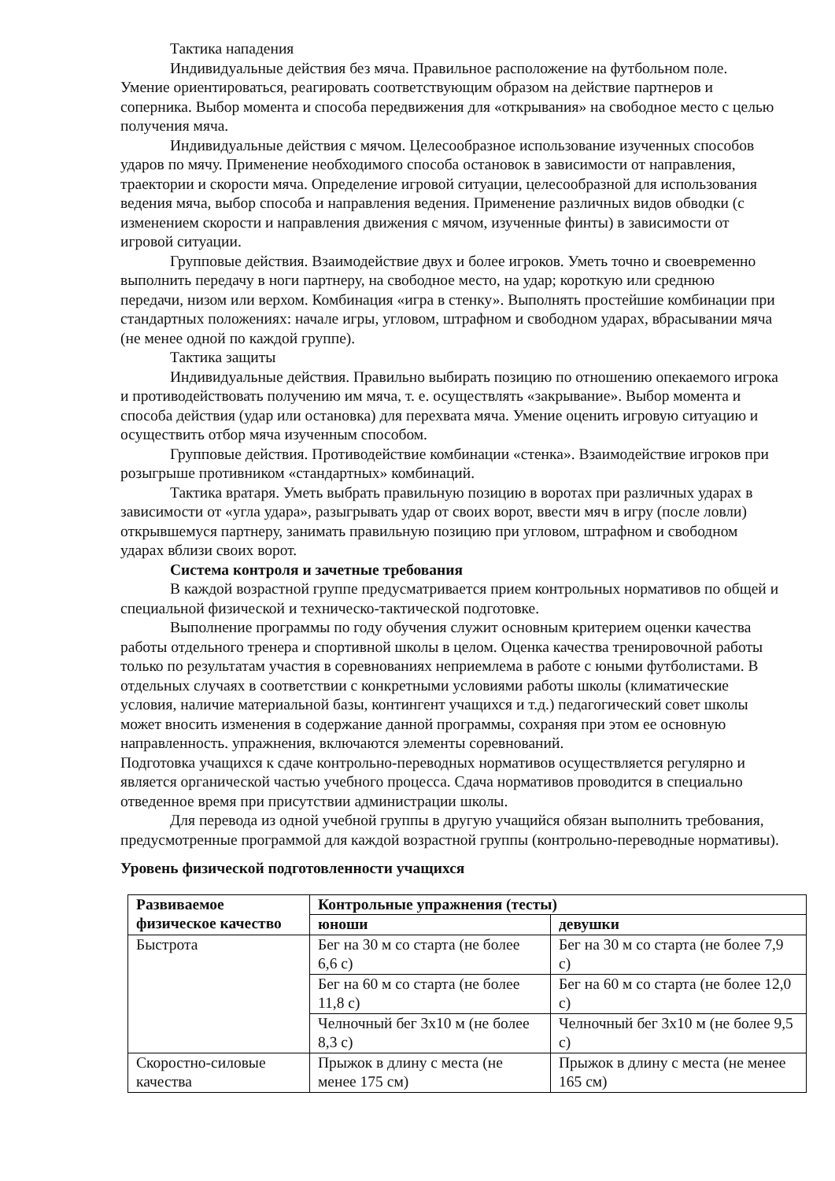Тактика нападения
Индивидуальные действия без мяча. Правильное расположение на футбольном поле. Умение ориентироваться, реагировать соответствующим образом на действие партнеров и соперника. Выбор момента и способа передвижения для «открывания» на свободное место с целью получения мяча.
Индивидуальные действия с мячом. Целесообразное использование изученных способов ударов по мячу. Применение необходимого способа остановок в зависимости от направления, траектории и скорости мяча. Определение игровой ситуации, целесообразной для использования ведения мяча, выбор способа и направления ведения. Применение различных видов обводки (с изменением скорости и направления движения с мячом, изученные финты) в зависимости от игровой ситуации.
Групповые действия. Взаимодействие двух и более игроков. Уметь точно и своевременно выполнить передачу в ноги партнеру, на свободное место, на удар; короткую или среднюю передачи, низом или верхом. Комбинация «игра в стенку». Выполнять простейшие комбинации при стандартных положениях: начале игры, угловом, штрафном и свободном ударах, вбрасывании мяча (не менее одной по каждой группе).
Тактика защиты
Индивидуальные действия. Правильно выбирать позицию по отношению опекаемого игрока и противодействовать получению им мяча, т. е. осуществлять «закрывание». Выбор момента и способа действия (удар или остановка) для перехвата мяча. Умение оценить игровую ситуацию и осуществить отбор мяча изученным способом.
Групповые действия. Противодействие комбинации «стенка». Взаимодействие игроков при розыгрыше противником «стандартных» комбинаций.
Тактика вратаря. Уметь выбрать правильную позицию в воротах при различных ударах в зависимости от «угла удара», разыгрывать удар от своих ворот, ввести мяч в игру (после ловли) открывшемуся партнеру, занимать правильную позицию при угловом, штрафном и свободном ударах вблизи своих ворот.
Система контроля и зачетные требования
В каждой возрастной группе предусматривается прием контрольных нормативов по общей и специальной физической и техническо-тактической подготовке.
Выполнение программы по году обучения служит основным критерием оценки качества работы отдельного тренера и спортивной школы в целом. Оценка качества тренировочной работы только по результатам участия в соревнованиях неприемлема в работе с юными футболистами. В отдельных случаях в соответствии с конкретными условиями работы школы (климатические условия, наличие материальной базы, контингент учащихся и т.д.) педагогический совет школы может вносить изменения в содержание данной программы, сохраняя при этом ее основную направленность. упражнения, включаются элементы соревнований.
Подготовка учащихся к сдаче контрольно-переводных нормативов осуществляется регулярно и является органической частью учебного процесса. Сдача нормативов проводится в специально отведенное время при присутствии администрации школы.
Для перевода из одной учебной группы в другую учащийся обязан выполнить требования, предусмотренные программой для каждой возрастной группы (контрольно-переводные нормативы).
Уровень физической подготовленности учащихся
| Развиваемое физическое качество | Контрольные упражнения (тесты) | |
| --- | --- | --- |
| | юноши | девушки |
| Быстрота | Бег на 30 м со старта (не более 6,6 с) | Бег на 30 м со старта (не более 7,9 с) |
| | Бег на 60 м со старта (не более 11,8 с) | Бег на 60 м со старта (не более 12,0 с) |
| | Челночный бег 3x10 м (не более 8,3 с) | Челночный бег 3x10 м (не более 9,5 с) |
| Скоростно-силовые качества | Прыжок в длину с места (не менее 175 см) | Прыжок в длину с места (не менее 165 см) |